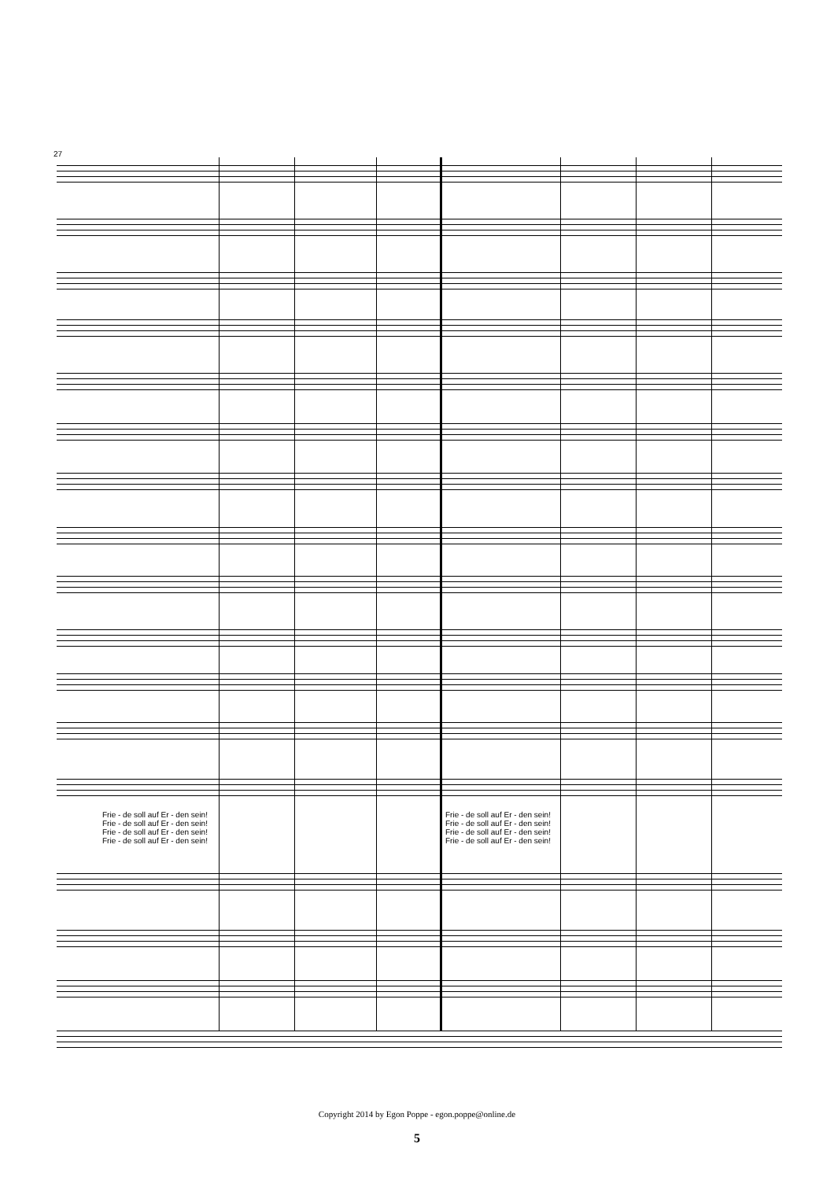27
Frie - de soll auf Er - den sein!
Frie - de soll auf Er - den sein!
Frie - de soll auf Er - den sein!
Frie - de soll auf Er - den sein!
Frie - de soll auf Er - den sein!
Frie - de soll auf Er - den sein!
Frie - de soll auf Er - den sein!
Frie - de soll auf Er - den sein!
Copyright 2014 by Egon Poppe - egon.poppe@online.de
5